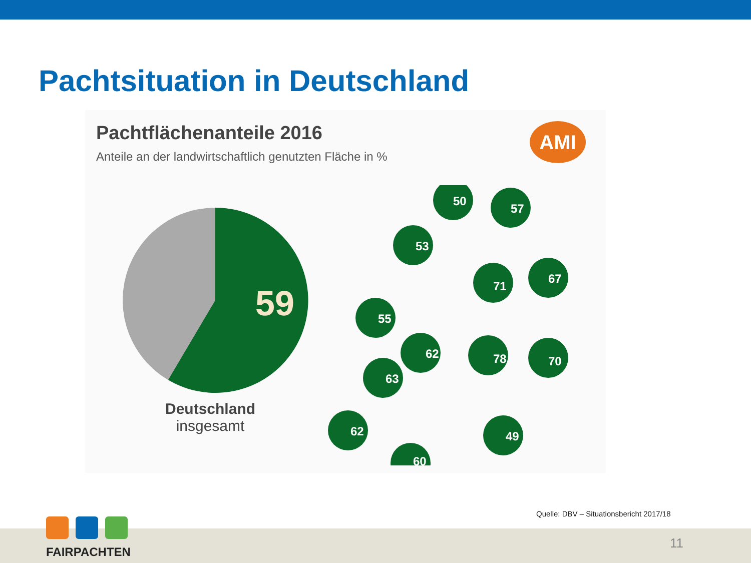Pachtsituation in Deutschland
Pachtflächenanteile 2016
Anteile an der landwirtschaftlich genutzten Fläche in %
AMI
59
Deutschland
insgesamt
50
57
53
71
67
55
62
78
70
63
62
49
60
Quelle: DBV – Situationsbericht 2017/18
11
FAIRPACHTEN